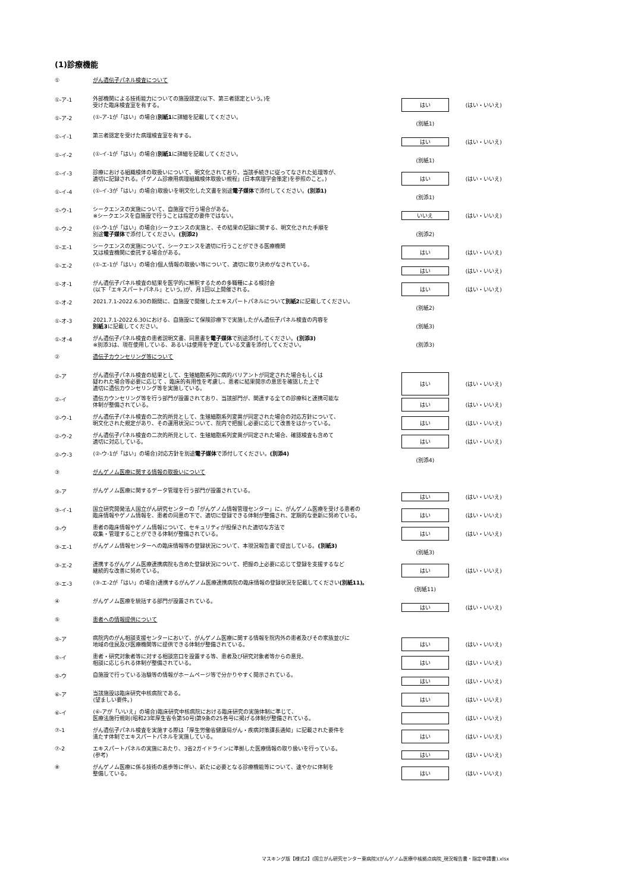(1)診療機能
| ① | がん遺伝子パネル検査について | | |
| ①-ア-1 | 外部機関による技術能力についての施設認定(以下、第三者認定という。)を 受けた臨床検査室を有する。 | はい | (はい・いいえ) |
| ①-ア-2 | (①-ア-1が「はい」の場合) 別紙1 に詳細を記載してください。 | (別紙1) | |
| ①-イ-1 | 第三者認定を受けた病理検査室を有する。 | はい | (はい・いいえ) |
| ①-イ-2 | (①-イ-1が「はい」の場合) 別紙1 に詳細を記載してください。 | (別紙1) | |
| ①-イ-3 | 診療における組織検体の取扱いについて、明文化されており、当該手続きに従ってなされた処理等が、 適切に記録される。(「ゲノム診療用病理組織検体取扱い規程」(日本病理学会策定)を参照のこと。) | はい | (はい・いいえ) |
| ①-イ-4 | (①-イ-3が「はい」の場合)取扱いを明文化した文書を別途 電子媒体 で添付してください。 (別添1) | (別添1) | |
| ①-ウ-1 | シークエンスの実施について、自施設で行う場合がある。 ※シークエンスを自施設で行うことは指定の要件ではない。 | いいえ | (はい・いいえ) |
| ①-ウ-2 | (①-ウ-1が「はい」の場合)シークエンスの実施と、その結果の記録に関する、明文化された手順を 別途 電子媒体 で添付してください。 (別添2) | (別添2) | |
| ①-エ-1 | シークエンスの実施について、シークエンスを適切に行うことができる医療機関 又は検査機関に委託する場合がある。 | はい | (はい・いいえ) |
| ①-エ-2 | (①-エ-1が「はい」の場合)個人情報の取扱い等について、適切に取り決めがなされている。 | はい | (はい・いいえ) |
| ①-オ-1 | がん遺伝子パネル検査の結果を医学的に解釈するための多職種による検討会 (以下「エキスパートパネル」という。)が、月1回以上開催される。 | はい | (はい・いいえ) |
| ①-オ-2 | 2021.7.1-2022.6.30の期間に、自施設で開催したエキスパートパネルについて 別紙2 に記載してください。 | (別紙2) | |
| ①-オ-3 | 2021.7.1-2022.6.30における、自施設にて保険診療下で実施したがん遺伝子パネル検査の内容を 別紙3 に記載してください。 | (別紙3) | |
| ①-オ-4 | がん遺伝子パネル検査の患者説明文書、同意書を 電子媒体 で別途添付してください。 (別添3) ※別添3は、現在使用している、あるいは使用を予定している文書を添付してください。 | (別添3) | |
| ② | 遺伝子カウンセリング等について | | |
| ②-ア | がん遺伝子パネル検査の結果として、生殖細胞系列に病的バリアントが同定された場合もしくは 疑われた場合等必要に応じて 、臨床的有用性を考慮し、患者に結果開示の意思を確認した上で 適切に遺伝カウンセリング等を実施している。 | はい | (はい・いいえ) |
| ②-イ | 遺伝カウンセリング等を行う部門が設置されており、当該部門が、関連する全ての診療科と連携可能な 体制が整備されている。 | はい | (はい・いいえ) |
| ②-ウ-1 | がん遺伝子パネル検査の二次的所見として、生殖細胞系列変異が同定された場合の対応方針について、 明文化された規定があり、その運用状況について、院内で把握し必要に応じて改善をはかっている。 | はい | (はい・いいえ) |
| ②-ウ-2 | がん遺伝子パネル検査の二次的所見として、生殖細胞系列変異が同定された場合、確認検査も含めて 適切に対応している。 | はい | (はい・いいえ) |
| ②-ウ-3 | (②-ウ-1が「はい」の場合)対応方針を別途 電子媒体 で添付してください。 (別添4) | (別添4) | |
| ③ | がんゲノム医療に関する情報の取扱いについて | | |
| ③-ア | がんゲノム医療に関するデータ管理を行う部門が設置されている。 | はい | (はい・いいえ) |
| ③-イ-1 | 国立研究開発法人国立がん研究センターの「がんゲノム情報管理センター」に、がんゲノム医療を受ける患者の 臨床情報やゲノム情報を、患者の同意の下で、適切に登録できる体制が整備され、定期的な更新に努めている。 | はい | (はい・いいえ) |
| ③-ウ | 患者の臨床情報やゲノム情報について、セキュリティが担保された適切な方法で 収集・管理することができる体制が整備されている。 | はい | (はい・いいえ) |
| ③-エ-1 | がんゲノム情報センターへの臨床情報等の登録状況について、本現況報告書で提出している。 (別紙3) | (別紙3) | |
| ③-エ-2 | 連携するがんゲノム医療連携病院も含めた登録状況について、把握の上必要に応じて登録を支援するなど 継続的な改善に努めている。 | はい | (はい・いいえ) |
| ③-エ-3 | (③-エ-2が「はい」の場合)連携するがんゲノム医療連携病院の臨床情報の登録状況を記載してください (別紙11)。 | (別紙11) | |
| ④ | がんゲノム医療を統括する部門が設置されている。 | はい | (はい・いいえ) |
| ⑤ | 患者への情報提供について | | |
| ⑤-ア | 病院内のがん相談支援センターにおいて、がんゲノム医療に関する情報を院内外の患者及びその家族並びに 地域の住民及び医療機関等に提供できる体制が整備されている。 | はい | (はい・いいえ) |
| ⑤-イ | 患者・研究対象者等に対する相談窓口を設置する等、患者及び研究対象者等からの意見、 相談に応じられる体制が整備されている。 | はい | (はい・いいえ) |
| ⑤-ウ | 自施設で行っている治験等の情報がホームページ等で分かりやすく開示されている。 | はい | (はい・いいえ) |
| ⑥-ア | 当該施設は臨床研究中核病院である。 (望ましい要件。) | はい | (はい・いいえ) |
| ⑥-イ | (⑥-アが「いいえ」の場合)臨床研究中核病院における臨床研究の実施体制に準じて、 医療法施行規則(昭和23年厚生省令第50号)第9条の25各号に掲げる体制が整備されている。 | | (はい・いいえ) |
| ⑦-1 | がん遺伝子パネル検査を実施する際は「厚生労働省健康局がん・疾病対策課長通知」に記載された要件を 満たす体制でエキスパートパネルを実施している。 | はい | (はい・いいえ) |
| ⑦-2 | エキスパートパネルの実施にあたり、3省2ガイドラインに準拠した医療情報の取り扱いを行っている。 (参考) | はい | (はい・いいえ) |
| ⑧ | がんゲノム医療に係る技術の進歩等に伴い、新たに必要となる診療機能等について、速やかに体制を 整備している。 | はい | (はい・いいえ) |
マスキング版【様式2】(国立がん研究センター東病院)(がんゲノム医療中核拠点病院_現況報告書・指定申請書).xlsx